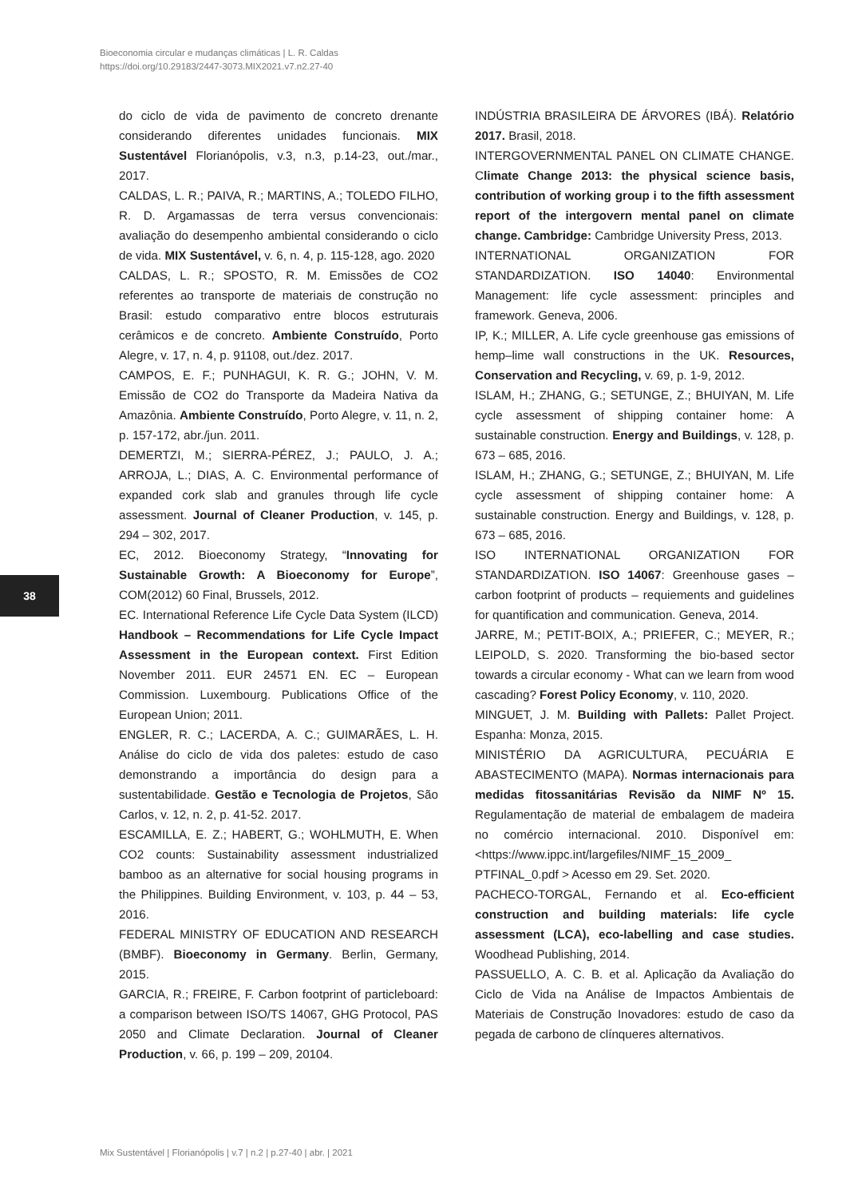Bioeconomia circular e mudanças climáticas | L. R. Caldas
https://doi.org/10.29183/2447-3073.MIX2021.v7.n2.27-40
do ciclo de vida de pavimento de concreto drenante considerando diferentes unidades funcionais. MIX Sustentável Florianópolis, v.3, n.3, p.14-23, out./mar., 2017.
CALDAS, L. R.; PAIVA, R.; MARTINS, A.; TOLEDO FILHO, R. D. Argamassas de terra versus convencionais: avaliação do desempenho ambiental considerando o ciclo de vida. MIX Sustentável, v. 6, n. 4, p. 115-128, ago. 2020
CALDAS, L. R.; SPOSTO, R. M. Emissões de CO2 referentes ao transporte de materiais de construção no Brasil: estudo comparativo entre blocos estruturais cerâmicos e de concreto. Ambiente Construído, Porto Alegre, v. 17, n. 4, p. 91108, out./dez. 2017.
CAMPOS, E. F.; PUNHAGUI, K. R. G.; JOHN, V. M. Emissão de CO2 do Transporte da Madeira Nativa da Amazônia. Ambiente Construído, Porto Alegre, v. 11, n. 2, p. 157-172, abr./jun. 2011.
DEMERTZI, M.; SIERRA-PÉREZ, J.; PAULO, J. A.; ARROJA, L.; DIAS, A. C. Environmental performance of expanded cork slab and granules through life cycle assessment. Journal of Cleaner Production, v. 145, p. 294 – 302, 2017.
EC, 2012. Bioeconomy Strategy, “Innovating for Sustainable Growth: A Bioeconomy for Europe”, COM(2012) 60 Final, Brussels, 2012.
EC. International Reference Life Cycle Data System (ILCD) Handbook – Recommendations for Life Cycle Impact Assessment in the European context. First Edition November 2011. EUR 24571 EN. EC – European Commission. Luxembourg. Publications Office of the European Union; 2011.
ENGLER, R. C.; LACERDA, A. C.; GUIMARÃES, L. H. Análise do ciclo de vida dos paletes: estudo de caso demonstrando a importância do design para a sustentabilidade. Gestão e Tecnologia de Projetos, São Carlos, v. 12, n. 2, p. 41-52. 2017.
ESCAMILLA, E. Z.; HABERT, G.; WOHLMUTH, E. When CO2 counts: Sustainability assessment industrialized bamboo as an alternative for social housing programs in the Philippines. Building Environment, v. 103, p. 44 – 53, 2016.
FEDERAL MINISTRY OF EDUCATION AND RESEARCH (BMBF). Bioeconomy in Germany. Berlin, Germany, 2015.
GARCIA, R.; FREIRE, F. Carbon footprint of particleboard: a comparison between ISO/TS 14067, GHG Protocol, PAS 2050 and Climate Declaration. Journal of Cleaner Production, v. 66, p. 199 – 209, 20104.
INDÚSTRIA BRASILEIRA DE ÁRVORES (IBÁ). Relatório 2017. Brasil, 2018.
INTERGOVERNMENTAL PANEL ON CLIMATE CHANGE. Climate Change 2013: the physical science basis, contribution of working group i to the fifth assessment report of the intergovern mental panel on climate change. Cambridge: Cambridge University Press, 2013.
INTERNATIONAL ORGANIZATION FOR STANDARDIZATION. ISO 14040: Environmental Management: life cycle assessment: principles and framework. Geneva, 2006.
IP, K.; MILLER, A. Life cycle greenhouse gas emissions of hemp–lime wall constructions in the UK. Resources, Conservation and Recycling, v. 69, p. 1-9, 2012.
ISLAM, H.; ZHANG, G.; SETUNGE, Z.; BHUIYAN, M. Life cycle assessment of shipping container home: A sustainable construction. Energy and Buildings, v. 128, p. 673 – 685, 2016.
ISLAM, H.; ZHANG, G.; SETUNGE, Z.; BHUIYAN, M. Life cycle assessment of shipping container home: A sustainable construction. Energy and Buildings, v. 128, p. 673 – 685, 2016.
ISO INTERNATIONAL ORGANIZATION FOR STANDARDIZATION. ISO 14067: Greenhouse gases – carbon footprint of products – requiements and guidelines for quantification and communication. Geneva, 2014.
JARRE, M.; PETIT-BOIX, A.; PRIEFER, C.; MEYER, R.; LEIPOLD, S. 2020. Transforming the bio-based sector towards a circular economy - What can we learn from wood cascading? Forest Policy Economy, v. 110, 2020.
MINGUET, J. M. Building with Pallets: Pallet Project. Espanha: Monza, 2015.
MINISTÉRIO DA AGRICULTURA, PECUÁRIA E ABASTECIMENTO (MAPA). Normas internacionais para medidas fitossanitárias Revisão da NIMF Nº 15. Regulamentação de material de embalagem de madeira no comércio internacional. 2010. Disponível em: <https://www.ippc.int/largefiles/NIMF_15_2009_ PTFINAL_0.pdf > Acesso em 29. Set. 2020.
PACHECO-TORGAL, Fernando et al. Eco-efficient construction and building materials: life cycle assessment (LCA), eco-labelling and case studies. Woodhead Publishing, 2014.
PASSUELLO, A. C. B. et al. Aplicação da Avaliação do Ciclo de Vida na Análise de Impactos Ambientais de Materiais de Construção Inovadores: estudo de caso da pegada de carbono de clínqueres alternativos.
38
Mix Sustentável | Florianópolis | v.7 | n.2 | p.27-40 | abr. | 2021